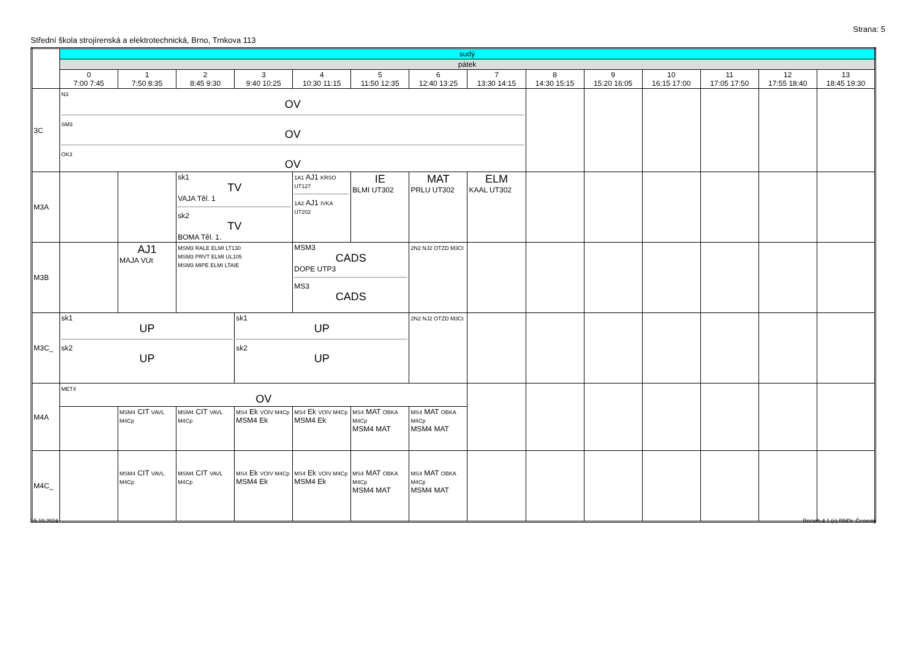Strana: 5
Střední škola strojírenská a elektrotechnická, Brno, Trnkova 113
| | sudý | | | | | | | | | | | | | |
| --- | --- | --- | --- | --- | --- | --- | --- | --- | --- | --- | --- | --- | --- | --- |
| | pátek | | | | | | | | | | | | | |
| | 0 7:00 7:45 | 1 7:50 8:35 | 2 8:45 9:30 | 3 9:40 10:25 | 4 10:30 11:15 | 5 11:50 12:35 | 6 12:40 13:25 | 7 13:30 14:15 | 8 14:30 15:15 | 9 15:20 16:05 | 10 16:15 17:00 | 11 17:05 17:50 | 12 17:55 18:40 | 13 18:45 19:30 |
| 3C | N3 OV SM3 OV OK3 OV | | | | | | | | | | | | | |
| M3A | | | sk1 TV VAJA Těl. 1 sk2 TV BOMA Těl. 1. | | 1A1 AJ1 KRSO UT127 1A2 AJ1 IVKA UT202 | IE BLMI UT302 | MAT PRLU UT302 | ELM KAAL UT302 | | | | | | |
| M3B | | AJ1 MAJA VUt | MSM3 RALE ELMI LT130 MSM3 PRVT ELMI UL105 MSM3 MIPE ELMI LTAIE | | MSM3 CADS DOPE UTP3 MS3 CADS | | 2N2 NJ2 OTZD M3Ct | | | | | | | |
| M3C_ | sk1 UP sk2 UP | | | sk1 UP sk2 UP | | | 2N2 NJ2 OTZD M3Ct | | | | | | | |
| M4A | MET4 OV | | | | | | | | | | | | | |
| | | MSM4 CIT VAVL M4Cp | MSM4 CIT VAVL M4Cp | MS4 Ek VOIV M4Cp MSM4 Ek | MS4 Ek VOIV M4Cp MSM4 Ek | MS4 MAT OBKA M4Cp MSM4 MAT | MS4 MAT OBKA M4Cp MSM4 MAT | | | | | | | |
| M4C_ | | MSM4 CIT VAVL M4Cp | MSM4 CIT VAVL M4Cp | MS4 Ek VOIV M4Cp MSM4 Ek | MS4 Ek VOIV M4Cp MSM4 Ek | MS4 MAT OBKA M4Cp MSM4 MAT | MS4 MAT OBKA M4Cp MSM4 MAT | | | | | | | |
15.10.2024 Rozvrh 4.1 (c) RNDr. Červený